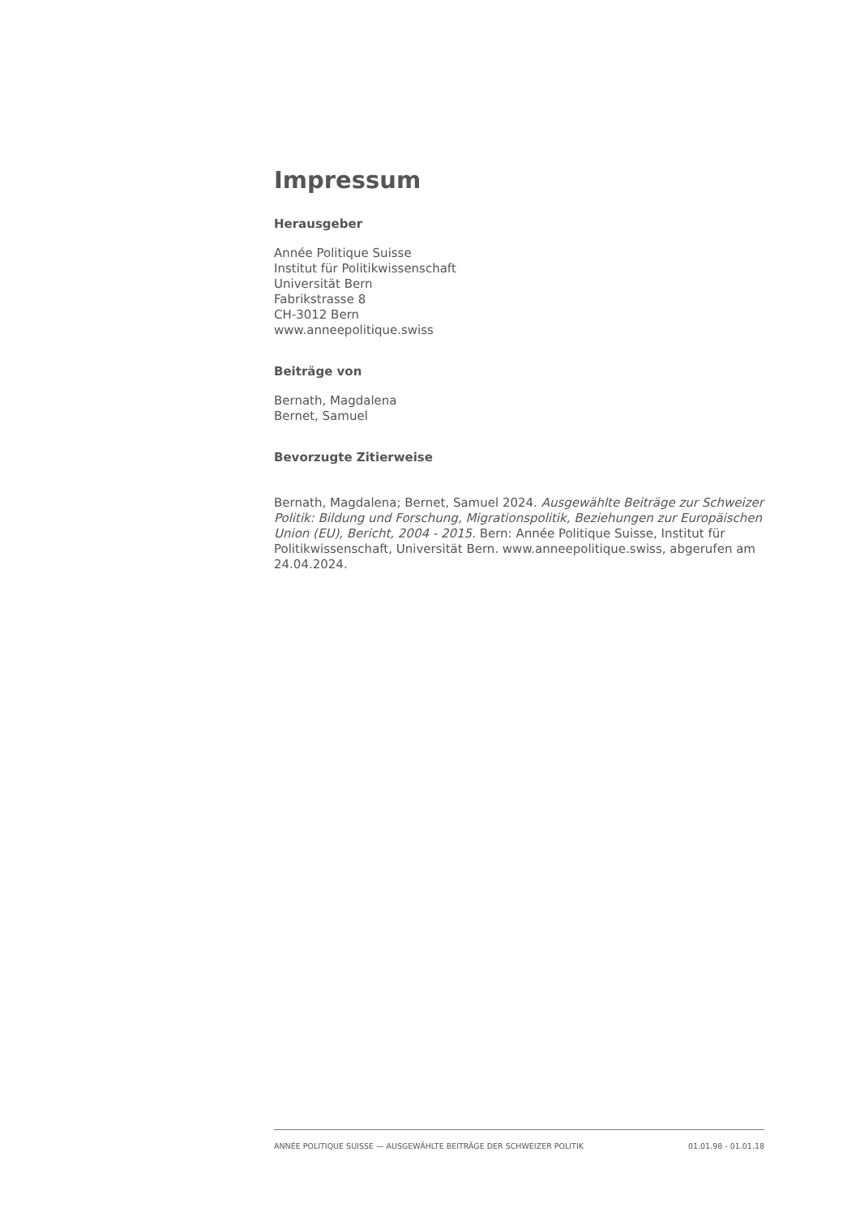Impressum
Herausgeber
Année Politique Suisse
Institut für Politikwissenschaft
Universität Bern
Fabrikstrasse 8
CH-3012 Bern
www.anneepolitique.swiss
Beiträge von
Bernath, Magdalena
Bernet, Samuel
Bevorzugte Zitierweise
Bernath, Magdalena; Bernet, Samuel 2024. Ausgewählte Beiträge zur Schweizer Politik: Bildung und Forschung, Migrationspolitik, Beziehungen zur Europäischen Union (EU), Bericht, 2004 - 2015. Bern: Année Politique Suisse, Institut für Politikwissenschaft, Universität Bern. www.anneepolitique.swiss, abgerufen am 24.04.2024.
ANNÉE POLITIQUE SUISSE — AUSGEWÄHLTE BEITRÄGE DER SCHWEIZER POLITIK 01.01.98 - 01.01.18